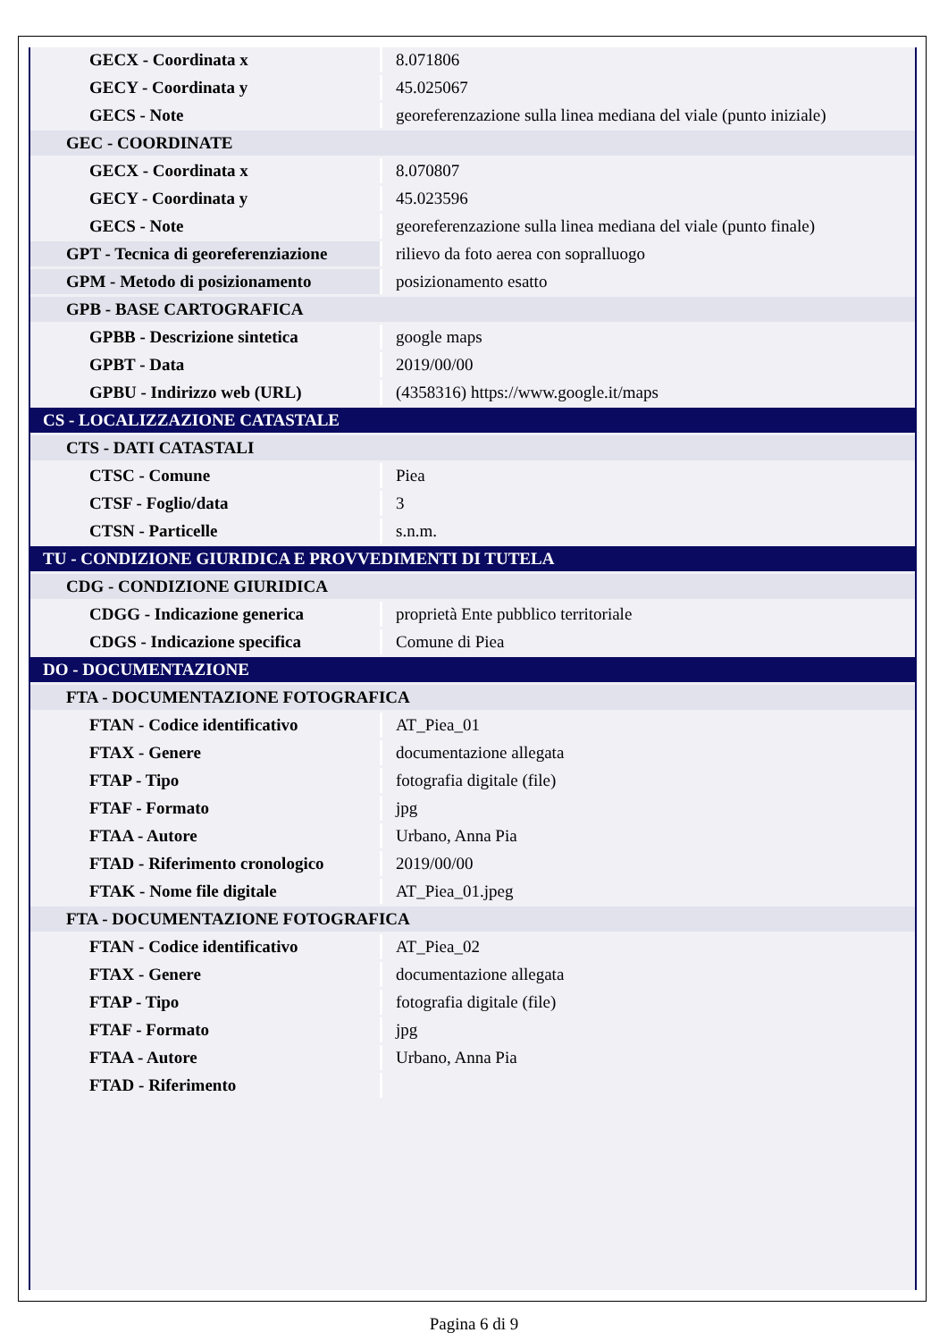| GECX - Coordinata x | 8.071806 |
| GECY - Coordinata y | 45.025067 |
| GECS - Note | georeferenzazione sulla linea mediana del viale (punto iniziale) |
| GEC - COORDINATE | |
| GECX - Coordinata x | 8.070807 |
| GECY - Coordinata y | 45.023596 |
| GECS - Note | georeferenzazione sulla linea mediana del viale (punto finale) |
| GPT - Tecnica di georeferenziazione | rilievo da foto aerea con sopralluogo |
| GPM - Metodo di posizionamento | posizionamento esatto |
| GPB - BASE CARTOGRAFICA | |
| GPBB - Descrizione sintetica | google maps |
| GPBT - Data | 2019/00/00 |
| GPBU - Indirizzo web (URL) | (4358316) https://www.google.it/maps |
| CS - LOCALIZZAZIONE CATASTALE | |
| CTS - DATI CATASTALI | |
| CTSC - Comune | Piea |
| CTSF - Foglio/data | 3 |
| CTSN - Particelle | s.n.m. |
| TU - CONDIZIONE GIURIDICA E PROVVEDIMENTI DI TUTELA | |
| CDG - CONDIZIONE GIURIDICA | |
| CDGG - Indicazione generica | proprietà Ente pubblico territoriale |
| CDGS - Indicazione specifica | Comune di Piea |
| DO - DOCUMENTAZIONE | |
| FTA - DOCUMENTAZIONE FOTOGRAFICA | |
| FTAN - Codice identificativo | AT_Piea_01 |
| FTAX - Genere | documentazione allegata |
| FTAP - Tipo | fotografia digitale (file) |
| FTAF - Formato | jpg |
| FTAA - Autore | Urbano, Anna Pia |
| FTAD - Riferimento cronologico | 2019/00/00 |
| FTAK - Nome file digitale | AT_Piea_01.jpeg |
| FTA - DOCUMENTAZIONE FOTOGRAFICA | |
| FTAN - Codice identificativo | AT_Piea_02 |
| FTAX - Genere | documentazione allegata |
| FTAP - Tipo | fotografia digitale (file) |
| FTAF - Formato | jpg |
| FTAA - Autore | Urbano, Anna Pia |
| FTAD - Riferimento | |
Pagina 6 di 9